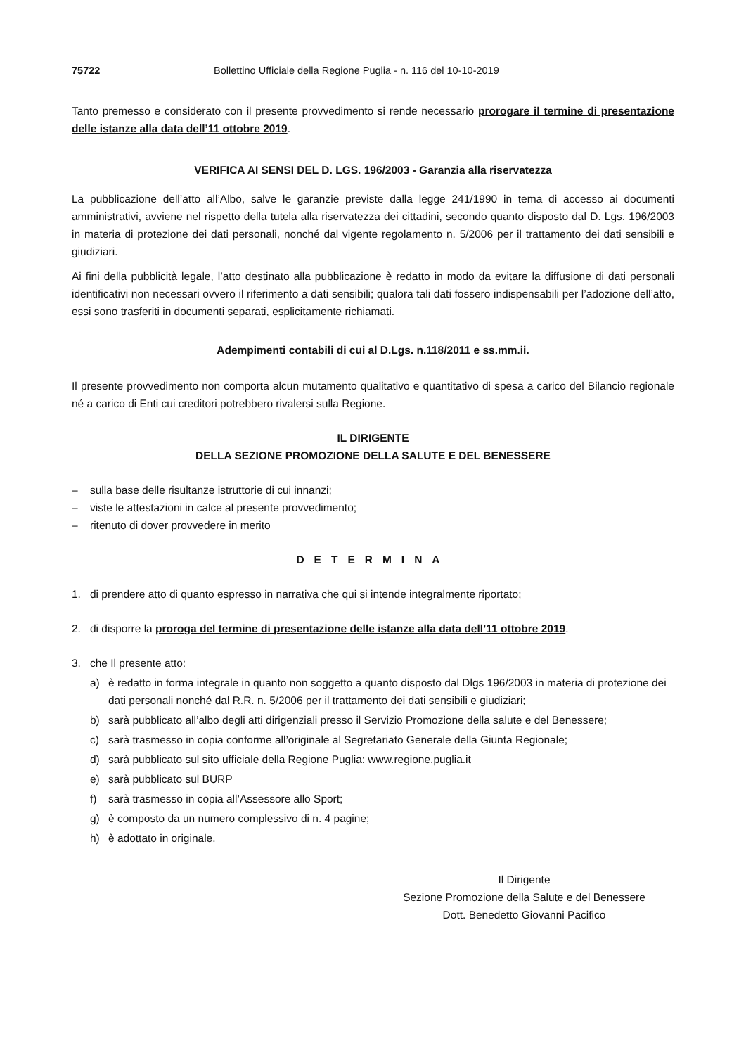75722 Bollettino Ufficiale della Regione Puglia - n. 116 del 10-10-2019
Tanto premesso e considerato con il presente provvedimento si rende necessario prorogare il termine di presentazione delle istanze alla data dell’11 ottobre 2019.
VERIFICA AI SENSI DEL D. LGS. 196/2003 - Garanzia alla riservatezza
La pubblicazione dell’atto all’Albo, salve le garanzie previste dalla legge 241/1990 in tema di accesso ai documenti amministrativi, avviene nel rispetto della tutela alla riservatezza dei cittadini, secondo quanto disposto dal D. Lgs. 196/2003 in materia di protezione dei dati personali, nonché dal vigente regolamento n. 5/2006 per il trattamento dei dati sensibili e giudiziari.
Ai fini della pubblicità legale, l’atto destinato alla pubblicazione è redatto in modo da evitare la diffusione di dati personali identificativi non necessari ovvero il riferimento a dati sensibili; qualora tali dati fossero indispensabili per l’adozione dell’atto, essi sono trasferiti in documenti separati, esplicitamente richiamati.
Adempimenti contabili di cui al D.Lgs. n.118/2011 e ss.mm.ii.
Il presente provvedimento non comporta alcun mutamento qualitativo e quantitativo di spesa a carico del Bilancio regionale né a carico di Enti cui creditori potrebbero rivalersi sulla Regione.
IL DIRIGENTE
DELLA SEZIONE PROMOZIONE DELLA SALUTE E DEL BENESSERE
– sulla base delle risultanze istruttorie di cui innanzi;
– viste le attestazioni in calce al presente provvedimento;
– ritenuto di dover provvedere in merito
DETERMINA
1. di prendere atto di quanto espresso in narrativa che qui si intende integralmente riportato;
2. di disporre la proroga del termine di presentazione delle istanze alla data dell’11 ottobre 2019.
3. che Il presente atto:
a) è redatto in forma integrale in quanto non soggetto a quanto disposto dal Dlgs 196/2003 in materia di protezione dei dati personali nonché dal R.R. n. 5/2006 per il trattamento dei dati sensibili e giudiziari;
b) sarà pubblicato all’albo degli atti dirigenziali presso il Servizio Promozione della salute e del Benessere;
c) sarà trasmesso in copia conforme all’originale al Segretariato Generale della Giunta Regionale;
d) sarà pubblicato sul sito ufficiale della Regione Puglia: www.regione.puglia.it
e) sarà pubblicato sul BURP
f) sarà trasmesso in copia all’Assessore allo Sport;
g) è composto da un numero complessivo di n. 4 pagine;
h) è adottato in originale.
Il Dirigente
Sezione Promozione della Salute e del Benessere
Dott. Benedetto Giovanni Pacifico